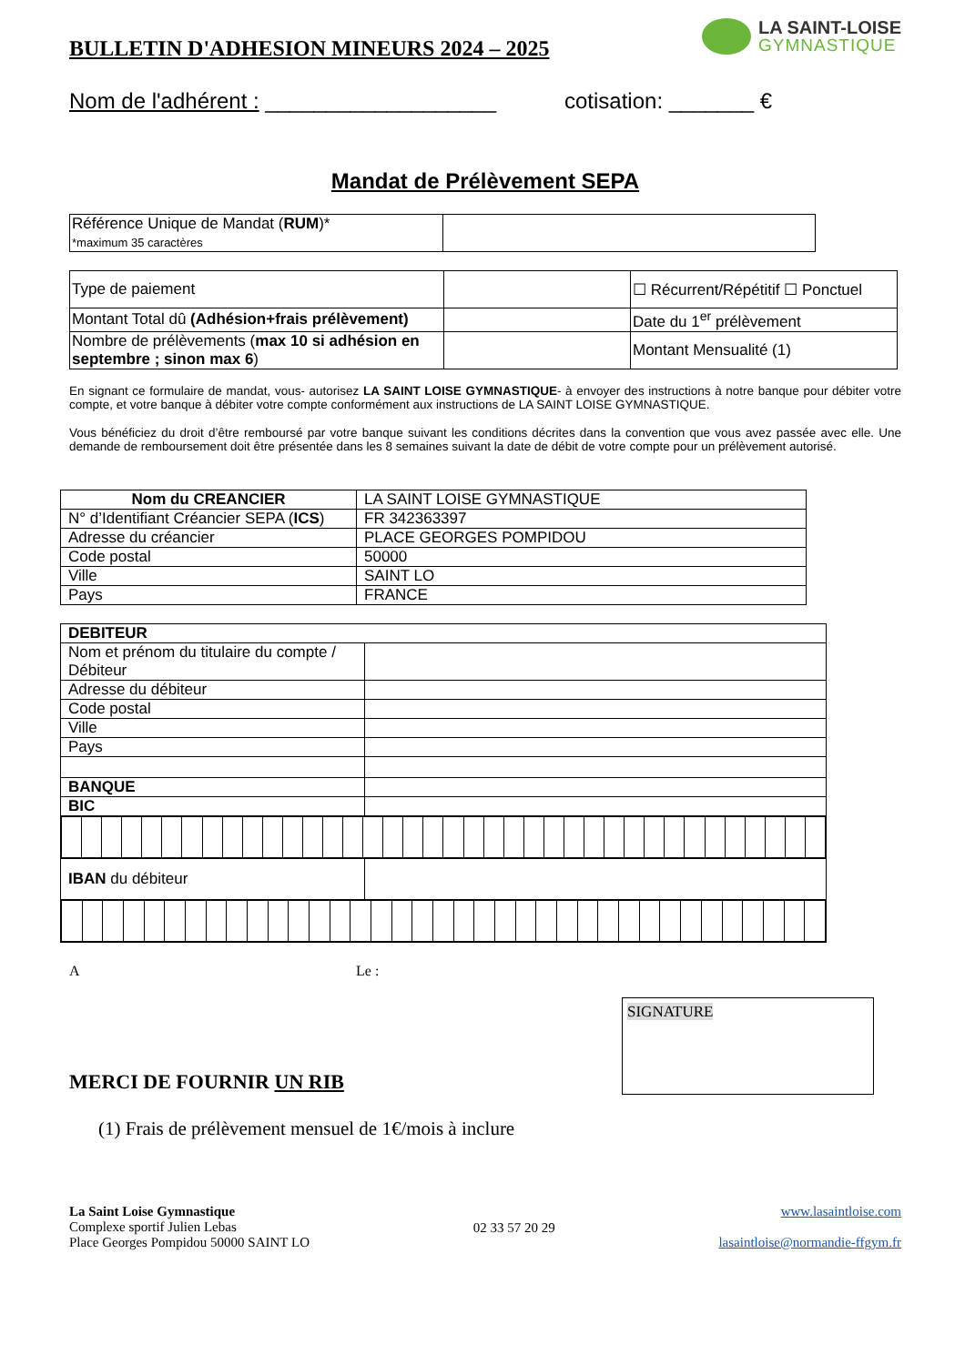BULLETIN D'ADHESION MINEURS 2024 – 2025
LA SAINT-LOISE
GYMNASTIQUE
Nom de l'adhérent : ___________________ cotisation: _______ €
Mandat de Prélèvement SEPA
| Référence Unique de Mandat ( RUM )* *maximum 35 caractères | |
| Type de paiement | | ☐ Récurrent/Répétitif ☐ Ponctuel |
| Montant Total dû (Adhésion+frais prélèvement) | | Date du 1<sup>er</sup> prélèvement |
| Nombre de prélèvements ( max 10 si adhésion en septembre ; sinon max 6 ) | | Montant Mensualité (1) |
En signant ce formulaire de mandat, vous- autorisez LA SAINT LOISE GYMNASTIQUE- à envoyer des instructions à notre banque pour débiter votre compte, et votre banque à débiter votre compte conformément aux instructions de LA SAINT LOISE GYMNASTIQUE.
Vous bénéficiez du droit d’être remboursé par votre banque suivant les conditions décrites dans la convention que vous avez passée avec elle. Une demande de remboursement doit être présentée dans les 8 semaines suivant la date de débit de votre compte pour un prélèvement autorisé.
| Nom du CREANCIER | LA SAINT LOISE GYMNASTIQUE |
| N° d’Identifiant Créancier SEPA ( ICS ) | FR 342363397 |
| Adresse du créancier | PLACE GEORGES POMPIDOU |
| Code postal | 50000 |
| Ville | SAINT LO |
| Pays | FRANCE |
| DEBITEUR | |
| Nom et prénom du titulaire du compte / Débiteur | |
| Adresse du débiteur | |
| Code postal | |
| Ville | |
| Pays | |
| BANQUE | |
| BIC | |
| IBAN du débiteur | |
A Le :
MERCI DE FOURNIR UN RIB
SIGNATURE
(1) Frais de prélèvement mensuel de 1€/mois à inclure
La Saint Loise Gymnastique
Complexe sportif Julien Lebas
Place Georges Pompidou 50000 SAINT LO
02 33 57 20 29
www.lasaintloise.com
lasaintloise@normandie-ffgym.fr